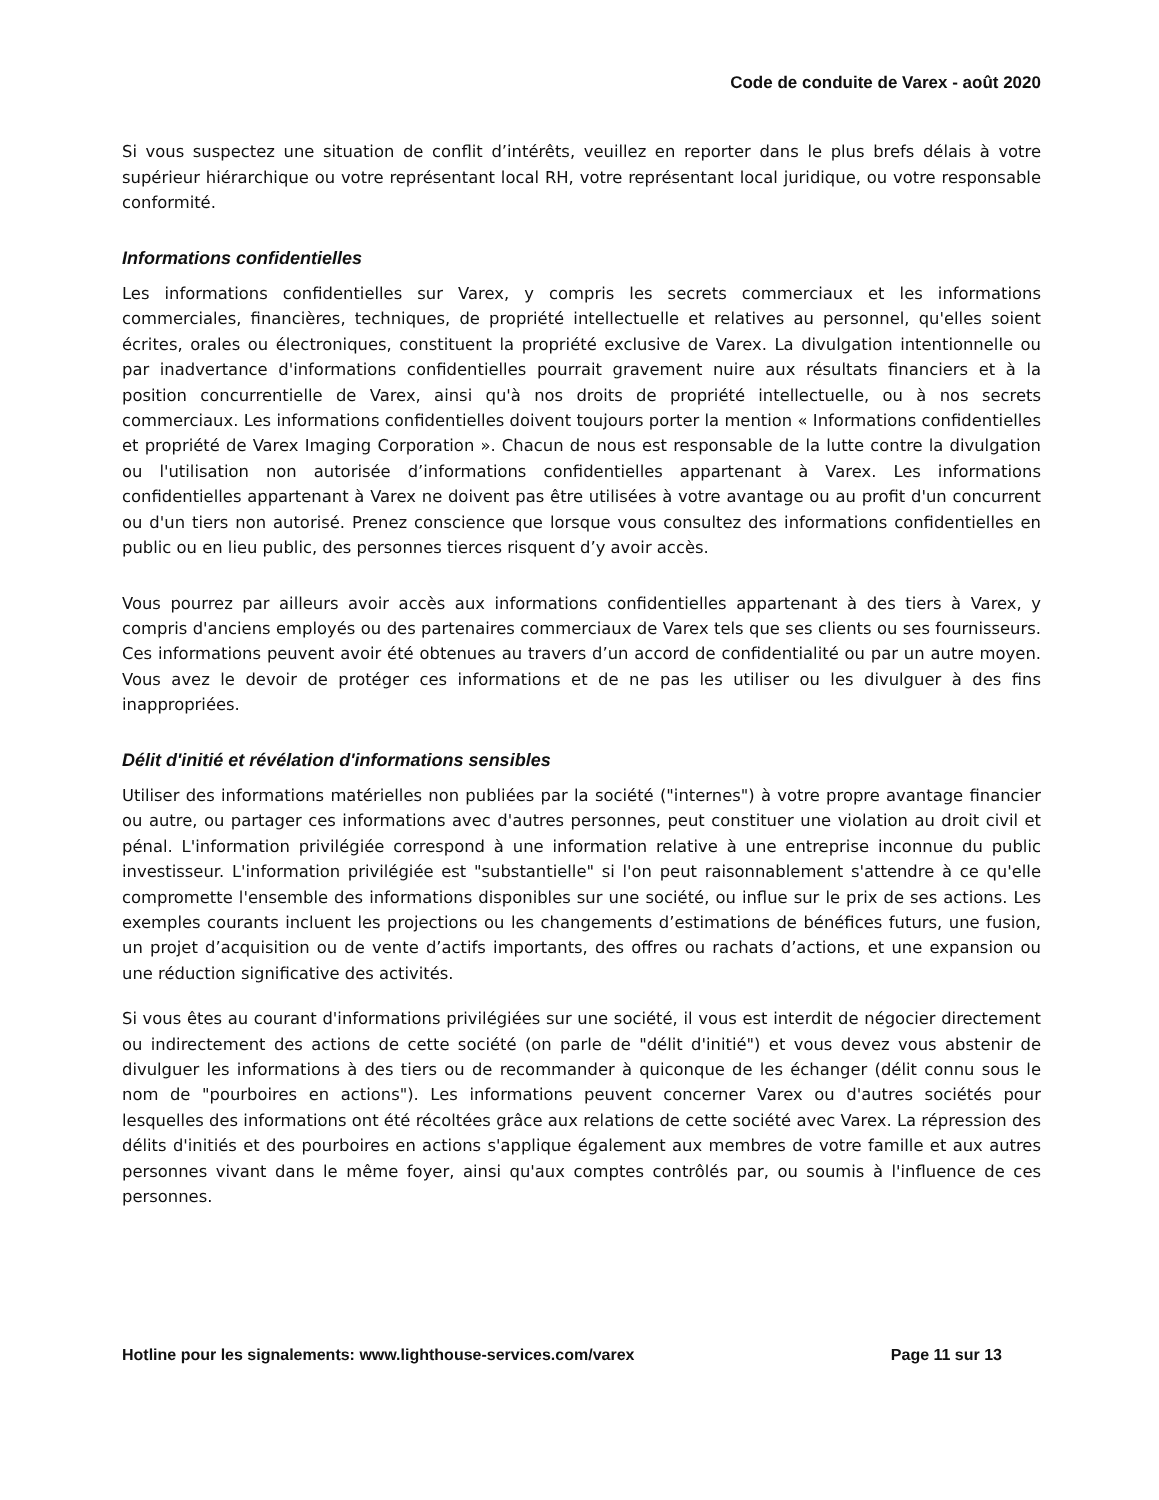Code de conduite de Varex - août 2020
Si vous suspectez une situation de conflit d’intérêts, veuillez en reporter dans le plus brefs délais à votre supérieur hiérarchique ou votre représentant local RH, votre représentant local juridique, ou votre responsable conformité.
Informations confidentielles
Les informations confidentielles sur Varex, y compris les secrets commerciaux et les informations commerciales, financières, techniques, de propriété intellectuelle et relatives au personnel, qu'elles soient écrites, orales ou électroniques, constituent la propriété exclusive de Varex. La divulgation intentionnelle ou par inadvertance d'informations confidentielles pourrait gravement nuire aux résultats financiers et à la position concurrentielle de Varex, ainsi qu'à nos droits de propriété intellectuelle, ou à nos secrets commerciaux. Les informations confidentielles doivent toujours porter la mention « Informations confidentielles et propriété de Varex Imaging Corporation ». Chacun de nous est responsable de la lutte contre la divulgation ou l'utilisation non autorisée d’informations confidentielles appartenant à Varex. Les informations confidentielles appartenant à Varex ne doivent pas être utilisées à votre avantage ou au profit d'un concurrent ou d'un tiers non autorisé. Prenez conscience que lorsque vous consultez des informations confidentielles en public ou en lieu public, des personnes tierces risquent d’y avoir accès.
Vous pourrez par ailleurs avoir accès aux informations confidentielles appartenant à des tiers à Varex, y compris d'anciens employés ou des partenaires commerciaux de Varex tels que ses clients ou ses fournisseurs. Ces informations peuvent avoir été obtenues au travers d’un accord de confidentialité ou par un autre moyen. Vous avez le devoir de protéger ces informations et de ne pas les utiliser ou les divulguer à des fins inappropriées.
Délit d'initié et révélation d'informations sensibles
Utiliser des informations matérielles non publiées par la société ("internes") à votre propre avantage financier ou autre, ou partager ces informations avec d'autres personnes, peut constituer une violation au droit civil et pénal. L'information privilégiée correspond à une information relative à une entreprise inconnue du public investisseur. L'information privilégiée est "substantielle" si l'on peut raisonnablement s'attendre à ce qu'elle compromette l'ensemble des informations disponibles sur une société, ou influe sur le prix de ses actions. Les exemples courants incluent les projections ou les changements d’estimations de bénéfices futurs, une fusion, un projet d’acquisition ou de vente d’actifs importants, des offres ou rachats d’actions, et une expansion ou une réduction significative des activités.
Si vous êtes au courant d'informations privilégiées sur une société, il vous est interdit de négocier directement ou indirectement des actions de cette société (on parle de "délit d'initié") et vous devez vous abstenir de divulguer les informations à des tiers ou de recommander à quiconque de les échanger (délit connu sous le nom de "pourboires en actions"). Les informations peuvent concerner Varex ou d'autres sociétés pour lesquelles des informations ont été récoltées grâce aux relations de cette société avec Varex. La répression des délits d'initiés et des pourboires en actions s'applique également aux membres de votre famille et aux autres personnes vivant dans le même foyer, ainsi qu'aux comptes contrôlés par, ou soumis à l'influence de ces personnes.
Hotline pour les signalements: www.lighthouse-services.com/varex Page 11 sur 13